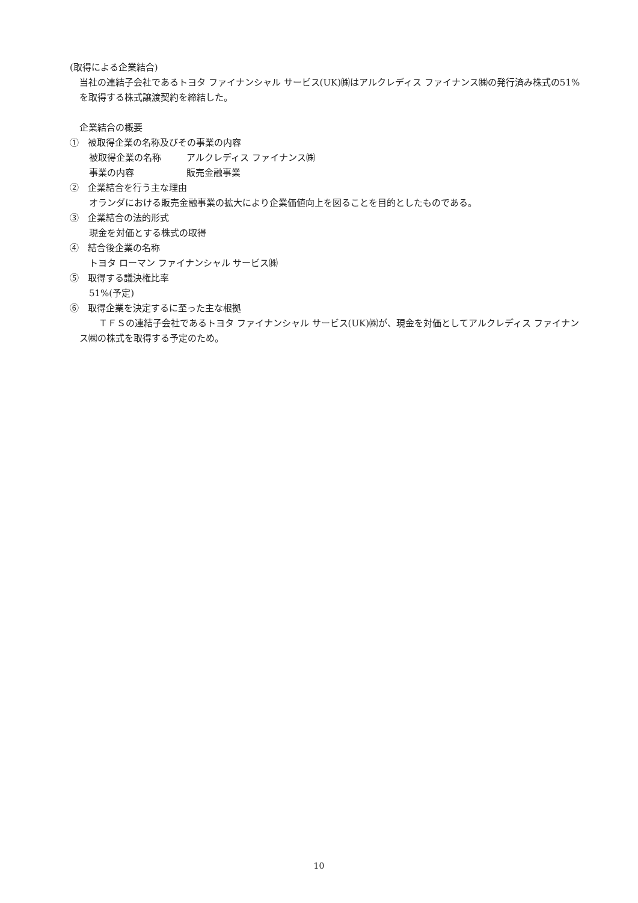(取得による企業結合)
当社の連結子会社であるトヨタ ファイナンシャル サービス(UK)㈱はアルクレディス ファイナンス㈱の発行済み株式の51%を取得する株式譲渡契約を締結した。
企業結合の概要
①　被取得企業の名称及びその事業の内容
被取得企業の名称 アルクレディス ファイナンス㈱
事業の内容 販売金融事業
②　企業結合を行う主な理由
オランダにおける販売金融事業の拡大により企業価値向上を図ることを目的としたものである。
③　企業結合の法的形式
現金を対価とする株式の取得
④　結合後企業の名称
トヨタ ローマン ファイナンシャル サービス㈱
⑤　取得する議決権比率
51%(予定)
⑥　取得企業を決定するに至った主な根拠
ＴＦＳの連結子会社であるトヨタ ファイナンシャル サービス(UK)㈱が、現金を対価としてアルクレディス ファイナンス㈱の株式を取得する予定のため。
10